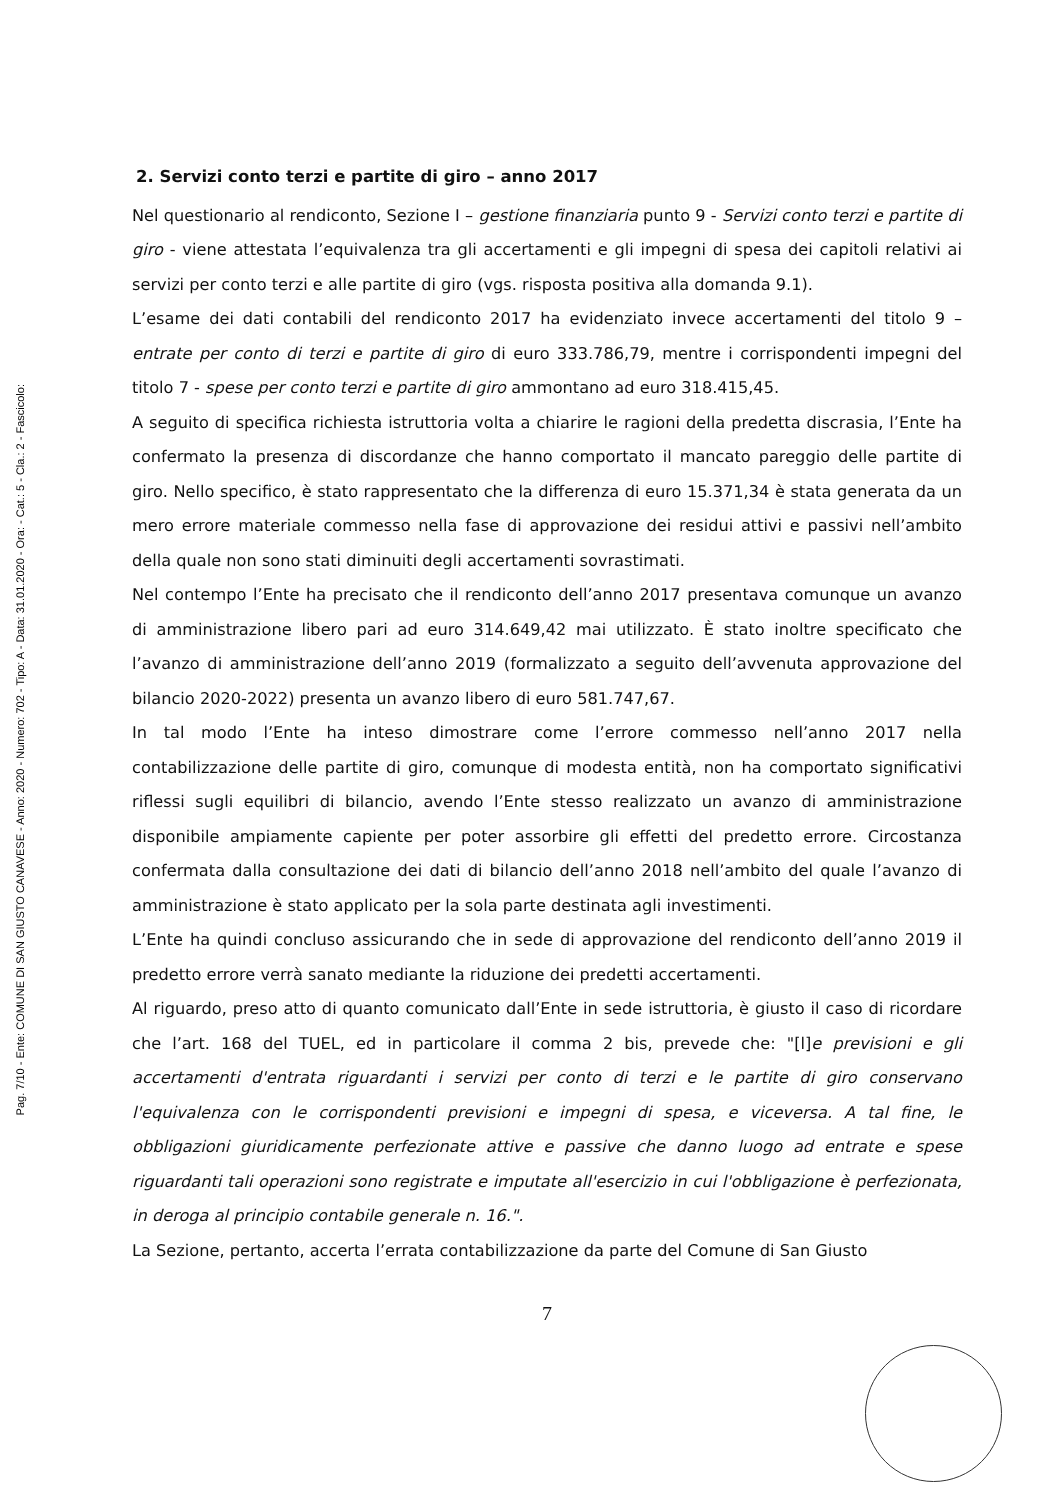Pag. 7/10 - Ente: COMUNE DI SAN GIUSTO CANAVESE - Anno: 2020 - Numero: 702 - Tipo: A - Data: 31.01.2020 - Ora: - Cat.: 5 - Cla.: 2 - Fascicolo:
2. Servizi conto terzi e partite di giro – anno 2017
Nel questionario al rendiconto, Sezione I – gestione finanziaria punto 9 - Servizi conto terzi e partite di giro - viene attestata l’equivalenza tra gli accertamenti e gli impegni di spesa dei capitoli relativi ai servizi per conto terzi e alle partite di giro (vgs. risposta positiva alla domanda 9.1).
L’esame dei dati contabili del rendiconto 2017 ha evidenziato invece accertamenti del titolo 9 – entrate per conto di terzi e partite di giro di euro 333.786,79, mentre i corrispondenti impegni del titolo 7 - spese per conto terzi e partite di giro ammontano ad euro 318.415,45.
A seguito di specifica richiesta istruttoria volta a chiarire le ragioni della predetta discrasia, l’Ente ha confermato la presenza di discordanze che hanno comportato il mancato pareggio delle partite di giro. Nello specifico, è stato rappresentato che la differenza di euro 15.371,34 è stata generata da un mero errore materiale commesso nella fase di approvazione dei residui attivi e passivi nell’ambito della quale non sono stati diminuiti degli accertamenti sovrastimati.
Nel contempo l’Ente ha precisato che il rendiconto dell’anno 2017 presentava comunque un avanzo di amministrazione libero pari ad euro 314.649,42 mai utilizzato. È stato inoltre specificato che l’avanzo di amministrazione dell’anno 2019 (formalizzato a seguito dell’avvenuta approvazione del bilancio 2020-2022) presenta un avanzo libero di euro 581.747,67.
In tal modo l’Ente ha inteso dimostrare come l’errore commesso nell’anno 2017 nella contabilizzazione delle partite di giro, comunque di modesta entità, non ha comportato significativi riflessi sugli equilibri di bilancio, avendo l’Ente stesso realizzato un avanzo di amministrazione disponibile ampiamente capiente per poter assorbire gli effetti del predetto errore. Circostanza confermata dalla consultazione dei dati di bilancio dell’anno 2018 nell’ambito del quale l’avanzo di amministrazione è stato applicato per la sola parte destinata agli investimenti.
L’Ente ha quindi concluso assicurando che in sede di approvazione del rendiconto dell’anno 2019 il predetto errore verrà sanato mediante la riduzione dei predetti accertamenti.
Al riguardo, preso atto di quanto comunicato dall’Ente in sede istruttoria, è giusto il caso di ricordare che l’art. 168 del TUEL, ed in particolare il comma 2 bis, prevede che: "[l]e previsioni e gli accertamenti d'entrata riguardanti i servizi per conto di terzi e le partite di giro conservano l'equivalenza con le corrispondenti previsioni e impegni di spesa, e viceversa. A tal fine, le obbligazioni giuridicamente perfezionate attive e passive che danno luogo ad entrate e spese riguardanti tali operazioni sono registrate e imputate all'esercizio in cui l'obbligazione è perfezionata, in deroga al principio contabile generale n. 16.".
La Sezione, pertanto, accerta l’errata contabilizzazione da parte del Comune di San Giusto
7